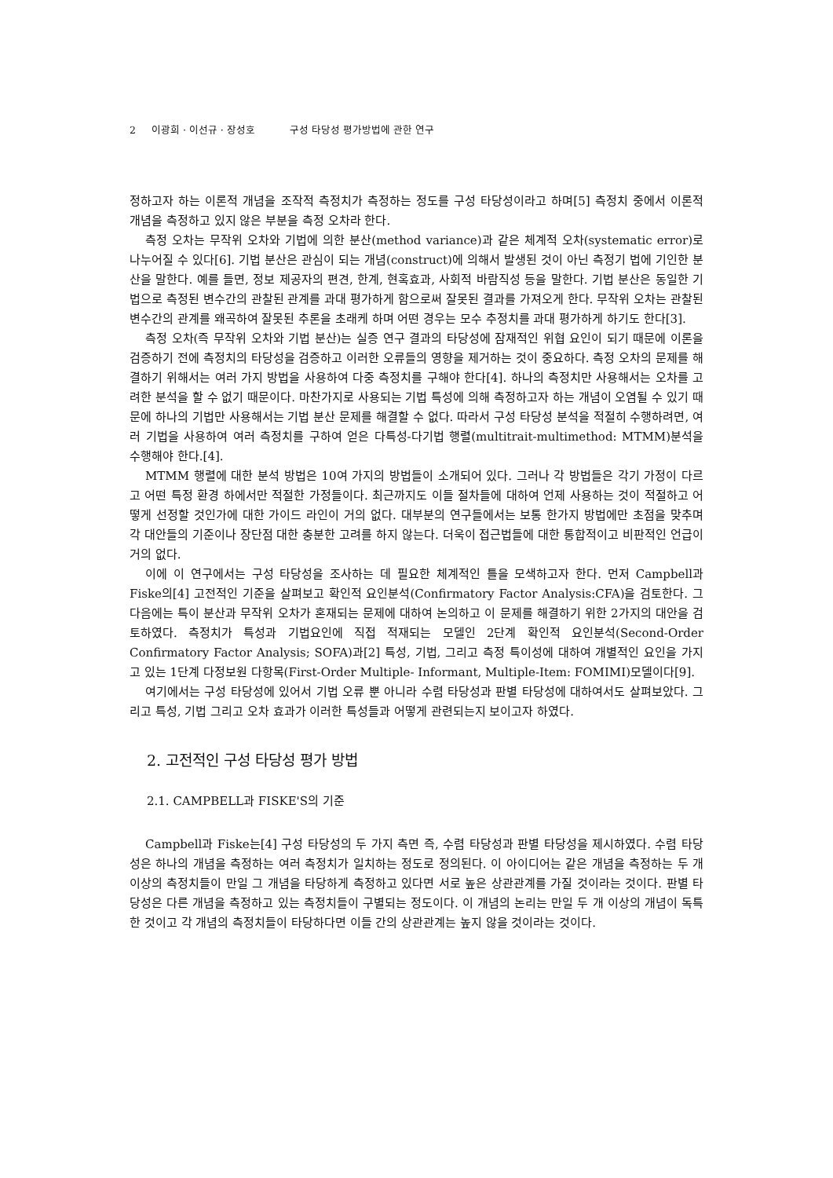2 이광희 · 이선규 · 장성호 구성 타당성 평가방법에 관한 연구
정하고자 하는 이론적 개념을 조작적 측정치가 측정하는 정도를 구성 타당성이라고 하며[5] 측정치 중에서 이론적 개념을 측정하고 있지 않은 부분을 측정 오차라 한다.
측정 오차는 무작위 오차와 기법에 의한 분산(method variance)과 같은 체계적 오차(systematic error)로 나누어질 수 있다[6]. 기법 분산은 관심이 되는 개념(construct)에 의해서 발생된 것이 아닌 측정기 법에 기인한 분산을 말한다. 예를 들면, 정보 제공자의 편견, 한계, 현혹효과, 사회적 바람직성 등을 말한다. 기법 분산은 동일한 기법으로 측정된 변수간의 관찰된 관계를 과대 평가하게 함으로써 잘못된 결과를 가져오게 한다. 무작위 오차는 관찰된 변수간의 관계를 왜곡하여 잘못된 추론을 초래케 하며 어떤 경우는 모수 추정치를 과대 평가하게 하기도 한다[3].
측정 오차(즉 무작위 오차와 기법 분산)는 실증 연구 결과의 타당성에 잠재적인 위협 요인이 되기 때문에 이론을 검증하기 전에 측정치의 타당성을 검증하고 이러한 오류들의 영향을 제거하는 것이 중요하다. 측정 오차의 문제를 해결하기 위해서는 여러 가지 방법을 사용하여 다중 측정치를 구해야 한다[4]. 하나의 측정치만 사용해서는 오차를 고려한 분석을 할 수 없기 때문이다. 마찬가지로 사용되는 기법 특성에 의해 측정하고자 하는 개념이 오염될 수 있기 때문에 하나의 기법만 사용해서는 기법 분산 문제를 해결할 수 없다. 따라서 구성 타당성 분석을 적절히 수행하려면, 여러 기법을 사용하여 여러 측정치를 구하여 얻은 다특성-다기법 행렬(multitrait-multimethod: MTMM)분석을 수행해야 한다.[4].
MTMM 행렬에 대한 분석 방법은 10여 가지의 방법들이 소개되어 있다. 그러나 각 방법들은 각기 가정이 다르고 어떤 특정 환경 하에서만 적절한 가정들이다. 최근까지도 이들 절차들에 대하여 언제 사용하는 것이 적절하고 어떻게 선정할 것인가에 대한 가이드 라인이 거의 없다. 대부분의 연구들에서는 보통 한가지 방법에만 초점을 맞추며 각 대안들의 기준이나 장단점 대한 충분한 고려를 하지 않는다. 더욱이 접근법들에 대한 통합적이고 비판적인 언급이 거의 없다.
이에 이 연구에서는 구성 타당성을 조사하는 데 필요한 체계적인 틀을 모색하고자 한다. 먼저 Campbell과 Fiske의[4] 고전적인 기준을 살펴보고 확인적 요인분석(Confirmatory Factor Analysis:CFA)을 검토한다. 그 다음에는 특이 분산과 무작위 오차가 혼재되는 문제에 대하여 논의하고 이 문제를 해결하기 위한 2가지의 대안을 검토하였다. 측정치가 특성과 기법요인에 직접 적재되는 모델인 2단계 확인적 요인분석(Second-Order Confirmatory Factor Analysis; SOFA)과[2] 특성, 기법, 그리고 측정 특이성에 대하여 개별적인 요인을 가지고 있는 1단계 다정보원 다항목(First-Order Multiple- Informant, Multiple-Item: FOMIMI)모델이다[9].
여기에서는 구성 타당성에 있어서 기법 오류 뿐 아니라 수렴 타당성과 판별 타당성에 대하여서도 살펴보았다. 그리고 특성, 기법 그리고 오차 효과가 이러한 특성들과 어떻게 관련되는지 보이고자 하였다.
2. 고전적인 구성 타당성 평가 방법
2.1. CAMPBELL과 FISKE'S의 기준
Campbell과 Fiske는[4] 구성 타당성의 두 가지 측면 즉, 수렴 타당성과 판별 타당성을 제시하였다. 수렴 타당성은 하나의 개념을 측정하는 여러 측정치가 일치하는 정도로 정의된다. 이 아이디어는 같은 개념을 측정하는 두 개 이상의 측정치들이 만일 그 개념을 타당하게 측정하고 있다면 서로 높은 상관관계를 가질 것이라는 것이다. 판별 타당성은 다른 개념을 측정하고 있는 측정치들이 구별되는 정도이다. 이 개념의 논리는 만일 두 개 이상의 개념이 독특한 것이고 각 개념의 측정치들이 타당하다면 이들 간의 상관관계는 높지 않을 것이라는 것이다.